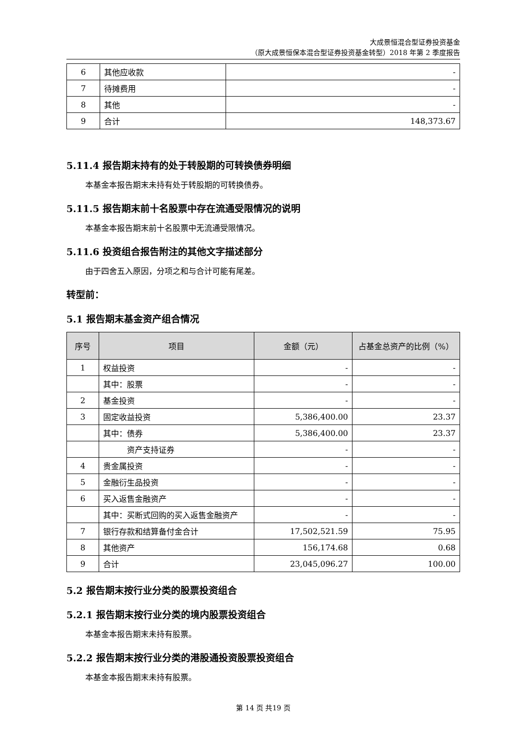大成景恒混合型证券投资基金
（原大成景恒保本混合型证券投资基金转型）2018 年第 2 季度报告
| 6 | 其他应收款 | - |
| 7 | 待摊费用 | - |
| 8 | 其他 | - |
| 9 | 合计 | 148,373.67 |
5.11.4 报告期末持有的处于转股期的可转换债券明细
本基金本报告期末未持有处于转股期的可转换债券。
5.11.5 报告期末前十名股票中存在流通受限情况的说明
本基金本报告期末前十名股票中无流通受限情况。
5.11.6 投资组合报告附注的其他文字描述部分
由于四舍五入原因，分项之和与合计可能有尾差。
转型前：
5.1 报告期末基金资产组合情况
| 序号 | 项目 | 金额（元） | 占基金总资产的比例（%） |
| --- | --- | --- | --- |
| 1 | 权益投资 | - | - |
| | 其中：股票 | - | - |
| 2 | 基金投资 | - | - |
| 3 | 固定收益投资 | 5,386,400.00 | 23.37 |
| | 其中：债券 | 5,386,400.00 | 23.37 |
| | 资产支持证券 | - | - |
| 4 | 贵金属投资 | - | - |
| 5 | 金融衍生品投资 | - | - |
| 6 | 买入返售金融资产 | - | - |
| | 其中：买断式回购的买入返售金融资产 | - | - |
| 7 | 银行存款和结算备付金合计 | 17,502,521.59 | 75.95 |
| 8 | 其他资产 | 156,174.68 | 0.68 |
| 9 | 合计 | 23,045,096.27 | 100.00 |
5.2 报告期末按行业分类的股票投资组合
5.2.1 报告期末按行业分类的境内股票投资组合
本基金本报告期末未持有股票。
5.2.2 报告期末按行业分类的港股通投资股票投资组合
本基金本报告期末未持有股票。
第 14 页 共19 页